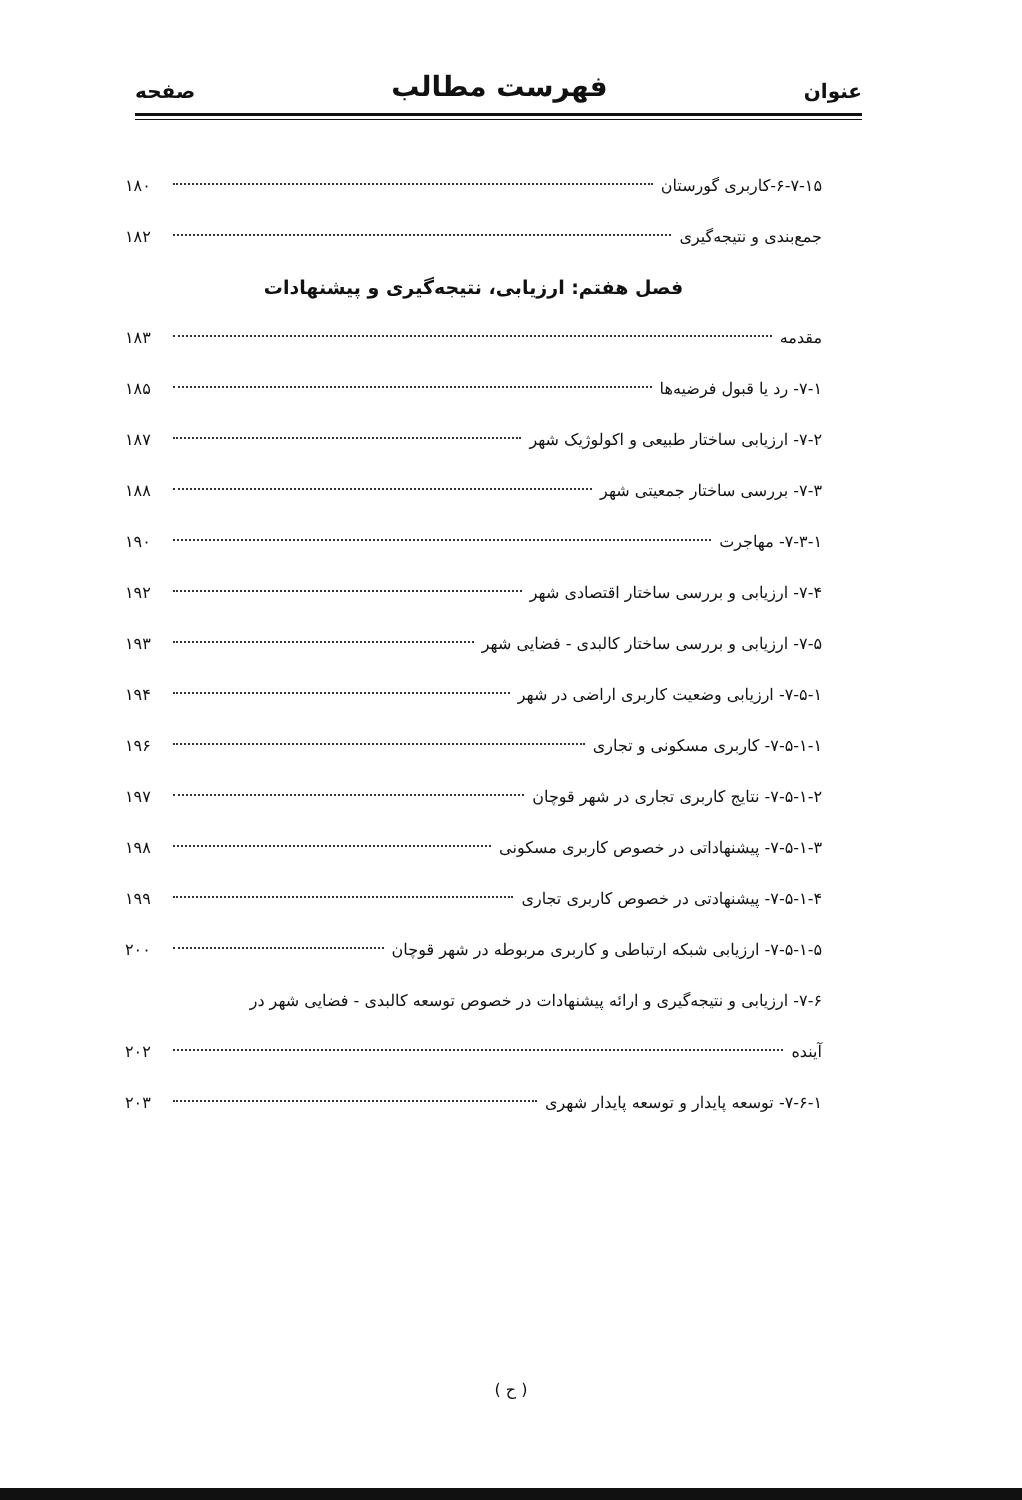عنوان فهرست مطالب صفحه
۶-۷-۱۵-کاربری گورستان ۱۸۰
جمع‌بندی و نتیجه‌گیری ۱۸۲
فصل هفتم: ارزیابی، نتیجه‌گیری و پیشنهادات
مقدمه ۱۸۳
۷-۱- رد یا قبول فرضیه‌ها ۱۸۵
۷-۲- ارزیابی ساختار طبیعی و اکولوژیک شهر ۱۸۷
۷-۳- بررسی ساختار جمعیتی شهر ۱۸۸
۷-۳-۱- مهاجرت ۱۹۰
۷-۴- ارزیابی و بررسی ساختار اقتصادی شهر ۱۹۲
۷-۵- ارزیابی و بررسی ساختار کالبدی - فضایی شهر ۱۹۳
۷-۵-۱- ارزیابی وضعیت کاربری اراضی در شهر ۱۹۴
۷-۵-۱-۱- کاربری مسکونی و تجاری ۱۹۶
۷-۵-۱-۲- نتایج کاربری تجاری در شهر قوچان ۱۹۷
۷-۵-۱-۳- پیشنهاداتی در خصوص کاربری مسکونی ۱۹۸
۷-۵-۱-۴- پیشنهادتی در خصوص کاربری تجاری ۱۹۹
۷-۵-۱-۵- ارزیابی شبکه ارتباطی و کاربری مربوطه در شهر قوچان ۲۰۰
۷-۶- ارزیابی و نتیجه‌گیری و ارائه پیشنهادات در خصوص توسعه کالبدی - فضایی شهر در
آینده ۲۰۲
۷-۶-۱- توسعه پایدار و توسعه پایدار شهری ۲۰۳
( ح )